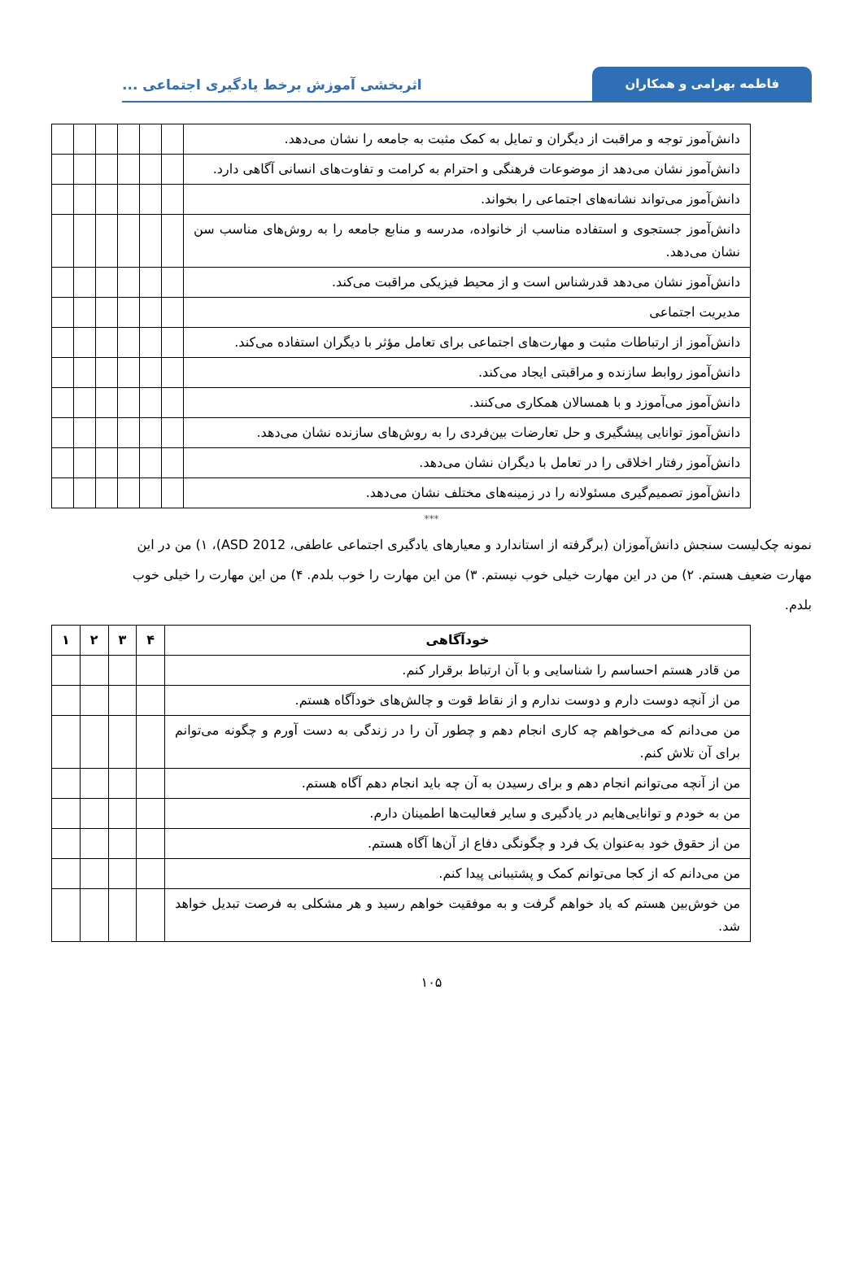فاطمه بهرامی و همکاران
اثربخشی آموزش برخط یادگیری اجتماعی ...
| دانش‌آموز توجه و مراقبت از دیگران و تمایل به کمک مثبت به جامعه را نشان می‌دهد. | | | | | | |
| دانش‌آموز نشان می‌دهد از موضوعات فرهنگی و احترام به کرامت و تفاوت‌های انسانی آگاهی دارد. | | | | | | |
| دانش‌آموز می‌تواند نشانه‌های اجتماعی را بخواند. | | | | | | |
| دانش‌آموز جستجوی و استفاده مناسب از خانواده، مدرسه و منابع جامعه را به روش‌های مناسب سن نشان می‌دهد. | | | | | | |
| دانش‌آموز نشان می‌دهد قدرشناس است و از محیط فیزیکی مراقبت می‌کند. | | | | | | |
| مدیریت اجتماعی | | | | | | |
| دانش‌آموز از ارتباطات مثبت و مهارت‌های اجتماعی برای تعامل مؤثر با دیگران استفاده می‌کند. | | | | | | |
| دانش‌آموز روابط سازنده و مراقبتی ایجاد می‌کند. | | | | | | |
| دانش‌آموز می‌آموزد و با همسالان همکاری می‌کنند. | | | | | | |
| دانش‌آموز توانایی پیشگیری و حل تعارضات بین‌فردی را به روش‌های سازنده نشان می‌دهد. | | | | | | |
| دانش‌آموز رفتار اخلاقی را در تعامل با دیگران نشان می‌دهد. | | | | | | |
| دانش‌آموز تصمیم‌گیری مسئولانه را در زمینه‌های مختلف نشان می‌دهد. | | | | | | |
***
نمونه چک‌لیست سنجش دانش‌آموزان (برگرفته از استاندارد و معیارهای یادگیری اجتماعی عاطفی، ASD 2012)، ۱) من در این مهارت ضعیف هستم. ۲) من در این مهارت خیلی خوب نیستم. ۳) من این مهارت را خوب بلدم. ۴) من این مهارت را خیلی خوب بلدم.
| خودآگاهی | ۴ | ۳ | ۲ | ۱ |
| --- | --- | --- | --- | --- |
| من قادر هستم احساسم را شناسایی و با آن ارتباط برقرار کنم. | | | | |
| من از آنچه دوست دارم و دوست ندارم و از نقاط قوت و چالش‌های خودآگاه هستم. | | | | |
| من می‌دانم که می‌خواهم چه کاری انجام دهم و چطور آن را در زندگی به دست آورم و چگونه می‌توانم برای آن تلاش کنم. | | | | |
| من از آنچه می‌توانم انجام دهم و برای رسیدن به آن چه باید انجام دهم آگاه هستم. | | | | |
| من به خودم و توانایی‌هایم در یادگیری و سایر فعالیت‌ها اطمینان دارم. | | | | |
| من از حقوق خود به‌عنوان یک فرد و چگونگی دفاع از آن‌ها آگاه هستم. | | | | |
| من می‌دانم که از کجا می‌توانم کمک و پشتیبانی پیدا کنم. | | | | |
| من خوش‌بین هستم که یاد خواهم گرفت و به موفقیت خواهم رسید و هر مشکلی به فرصت تبدیل خواهد شد. | | | | |
۱۰۵